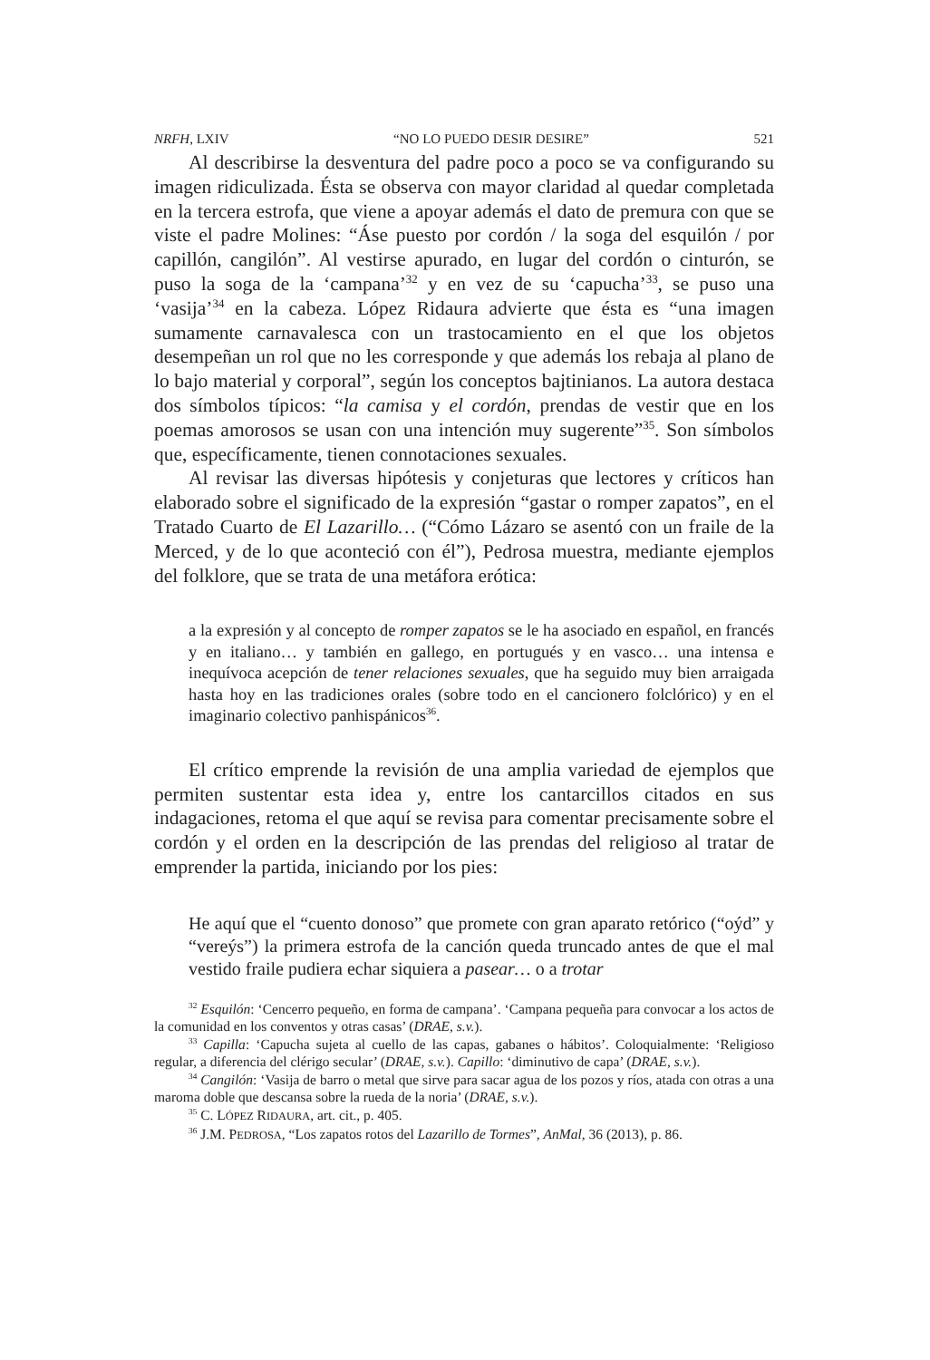NRFH, LXIV “NO LO PUEDO DESIR DESIRE” 521
Al describirse la desventura del padre poco a poco se va configurando su imagen ridiculizada. Ésta se observa con mayor claridad al quedar completada en la tercera estrofa, que viene a apoyar además el dato de premura con que se viste el padre Molines: “Áse puesto por cordón / la soga del esquilón / por capillón, cangilón”. Al vestirse apurado, en lugar del cordón o cinturón, se puso la soga de la ‘campana’<sup>32</sup> y en vez de su ‘capucha’<sup>33</sup>, se puso una ‘vasija’<sup>34</sup> en la cabeza. López Ridaura advierte que ésta es “una imagen sumamente carnavalesca con un trastocamiento en el que los objetos desempeñan un rol que no les corresponde y que además los rebaja al plano de lo bajo material y corporal”, según los conceptos bajtinianos. La autora destaca dos símbolos típicos: “la camisa y el cordón, prendas de vestir que en los poemas amorosos se usan con una intención muy sugerente”<sup>35</sup>. Son símbolos que, específicamente, tienen connotaciones sexuales.
Al revisar las diversas hipótesis y conjeturas que lectores y críticos han elaborado sobre el significado de la expresión “gastar o romper zapatos”, en el Tratado Cuarto de El Lazarillo… (“Cómo Lázaro se asentó con un fraile de la Merced, y de lo que aconteció con él”), Pedrosa muestra, mediante ejemplos del folklore, que se trata de una metáfora erótica:
a la expresión y al concepto de romper zapatos se le ha asociado en español, en francés y en italiano… y también en gallego, en portugués y en vasco… una intensa e inequívoca acepción de tener relaciones sexuales, que ha seguido muy bien arraigada hasta hoy en las tradiciones orales (sobre todo en el cancionero folclórico) y en el imaginario colectivo panhispánicos<sup>36</sup>.
El crítico emprende la revisión de una amplia variedad de ejemplos que permiten sustentar esta idea y, entre los cantarcillos citados en sus indagaciones, retoma el que aquí se revisa para comentar precisamente sobre el cordón y el orden en la descripción de las prendas del religioso al tratar de emprender la partida, iniciando por los pies:
He aquí que el “cuento donoso” que promete con gran aparato retórico (“oýd” y “vereýs”) la primera estrofa de la canción queda truncado antes de que el mal vestido fraile pudiera echar siquiera a pasear… o a trotar
<sup>32</sup> Esquilón: ‘Cencerro pequeño, en forma de campana’. ‘Campana pequeña para convocar a los actos de la comunidad en los conventos y otras casas’ (DRAE, s.v.).
<sup>33</sup> Capilla: ‘Capucha sujeta al cuello de las capas, gabanes o hábitos’. Coloquialmente: ‘Religioso regular, a diferencia del clérigo secular’ (DRAE, s.v.). Capillo: ‘diminutivo de capa’ (DRAE, s.v.).
<sup>34</sup> Cangilón: ‘Vasija de barro o metal que sirve para sacar agua de los pozos y ríos, atada con otras a una maroma doble que descansa sobre la rueda de la noria’ (DRAE, s.v.).
<sup>35</sup> C. LÓPEZ RIDAURA, art. cit., p. 405.
<sup>36</sup> J.M. PEDROSA, “Los zapatos rotos del Lazarillo de Tormes”, AnMal, 36 (2013), p. 86.